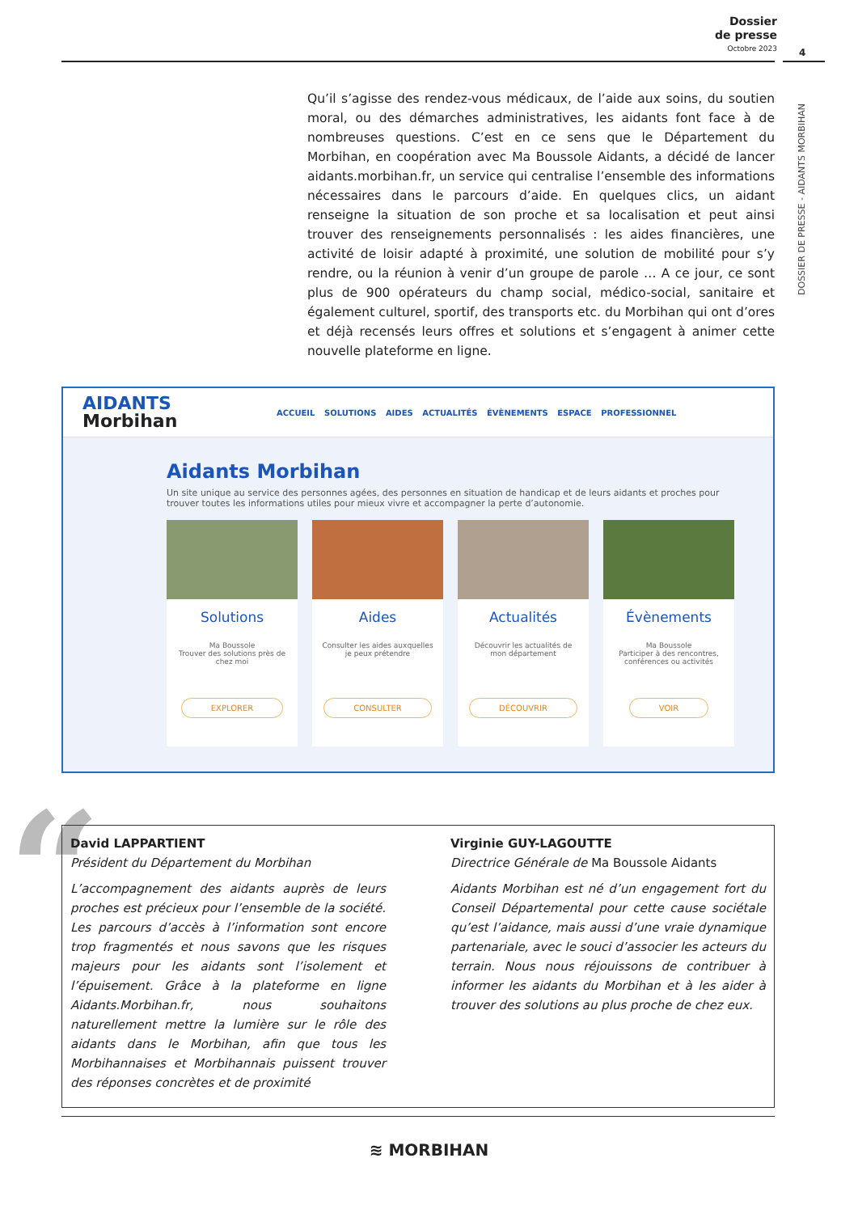Dossier
de presse
Octobre 2023
4
DOSSIER DE PRESSE - AIDANTS MORBIHAN
Qu’il s’agisse des rendez-vous médicaux, de l’aide aux soins, du soutien moral, ou des démarches administratives, les aidants font face à de nombreuses questions. C’est en ce sens que le Département du Morbihan, en coopération avec Ma Boussole Aidants, a décidé de lancer aidants.morbihan.fr, un service qui centralise l’ensemble des informations nécessaires dans le parcours d’aide. En quelques clics, un aidant renseigne la situation de son proche et sa localisation et peut ainsi trouver des renseignements personnalisés : les aides financières, une activité de loisir adapté à proximité, une solution de mobilité pour s’y rendre, ou la réunion à venir d’un groupe de parole … A ce jour, ce sont plus de 900 opérateurs du champ social, médico-social, sanitaire et également culturel, sportif, des transports etc. du Morbihan qui ont d’ores et déjà recensés leurs offres et solutions et s’engagent à animer cette nouvelle plateforme en ligne.
AIDANTS
Morbihan
ACCUEIL SOLUTIONS AIDES ACTUALITÉS ÉVÈNEMENTS ESPACE PROFESSIONNEL
Aidants Morbihan
Un site unique au service des personnes agées, des personnes en situation de handicap et de leurs aidants et proches pour trouver toutes les informations utiles pour mieux vivre et accompagner la perte d’autonomie.
Solutions
Ma Boussole
Trouver des solutions près de chez moi
EXPLORER
Aides
Consulter les aides auxquelles je peux prétendre
CONSULTER
Actualités
Découvrir les actualités de mon département
DÉCOUVRIR
Évènements
Ma Boussole
Participer à des rencontres, conférences ou activités
VOIR
“
David LAPPARTIENT
Président du Département du Morbihan
L’accompagnement des aidants auprès de leurs proches est précieux pour l’ensemble de la société. Les parcours d’accès à l’information sont encore trop fragmentés et nous savons que les risques majeurs pour les aidants sont l’isolement et l’épuisement. Grâce à la plateforme en ligne Aidants.Morbihan.fr, nous souhaitons naturellement mettre la lumière sur le rôle des aidants dans le Morbihan, afin que tous les Morbihannaises et Morbihannais puissent trouver des réponses concrètes et de proximité
Virginie GUY-LAGOUTTE
Directrice Générale de Ma Boussole Aidants
Aidants Morbihan est né d’un engagement fort du Conseil Départemental pour cette cause sociétale qu’est l’aidance, mais aussi d’une vraie dynamique partenariale, avec le souci d’associer les acteurs du terrain. Nous nous réjouissons de contribuer à informer les aidants du Morbihan et à les aider à trouver des solutions au plus proche de chez eux.
≋ MORBIHAN